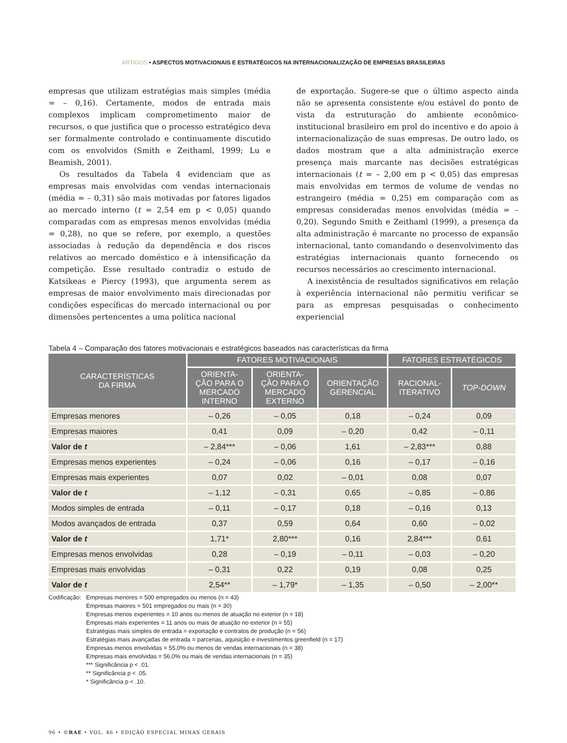ARTIGOS • ASPECTOS MOTIVACIONAIS E ESTRATÉGICOS NA INTERNACIONALIZAÇÃO DE EMPRESAS BRASILEIRAS
empresas que utilizam estratégias mais simples (média = – 0,16). Certamente, modos de entrada mais complexos implicam comprometimento maior de recursos, o que justifica que o processo estratégico deva ser formalmente controlado e continuamente discutido com os envolvidos (Smith e Zeithaml, 1999; Lu e Beamish, 2001).
Os resultados da Tabela 4 evidenciam que as empresas mais envolvidas com vendas internacionais (média = – 0,31) são mais motivadas por fatores ligados ao mercado interno (t = 2,54 em p < 0,05) quando comparadas com as empresas menos envolvidas (média = 0,28), no que se refere, por exemplo, a questões associadas à redução da dependência e dos riscos relativos ao mercado doméstico e à intensificação da competição. Esse resultado contradiz o estudo de Katsikeas e Piercy (1993), que argumenta serem as empresas de maior envolvimento mais direcionadas por condições específicas do mercado internacional ou por dimensões pertencentes a uma política nacional
de exportação. Sugere-se que o último aspecto ainda não se apresenta consistente e/ou estável do ponto de vista da estruturação do ambiente econômico-institucional brasileiro em prol do incentivo e do apoio à internacionalização de suas empresas. De outro lado, os dados mostram que a alta administração exerce presença mais marcante nas decisões estratégicas internacionais (t = – 2,00 em p < 0,05) das empresas mais envolvidas em termos de volume de vendas no estrangeiro (média = 0,25) em comparação com as empresas consideradas menos envolvidas (média = – 0,20). Segundo Smith e Zeithaml (1999), a presença da alta administração é marcante no processo de expansão internacional, tanto comandando o desenvolvimento das estratégias internacionais quanto fornecendo os recursos necessários ao crescimento internacional.
A inexistência de resultados significativos em relação à experiência internacional não permitiu verificar se para as empresas pesquisadas o conhecimento experiencial
Tabela 4 – Comparação dos fatores motivacionais e estratégicos baseados nas características da firma
| CARACTERÍSTICAS DA FIRMA | FATORES MOTIVACIONAIS | | | FATORES ESTRATÉGICOS | |
| --- | --- | --- | --- | --- | --- |
| | ORIENTA- ÇÃO PARA O MERCADO INTERNO | ORIENTA- ÇÃO PARA O MERCADO EXTERNO | ORIENTAÇÃO GERENCIAL | RACIONAL- ITERATIVO | TOP-DOWN |
| Empresas menores | – 0,26 | – 0,05 | 0,18 | – 0,24 | 0,09 |
| Empresas maiores | 0,41 | 0,09 | – 0,20 | 0,42 | – 0,11 |
| Valor de t | – 2,84*** | – 0,06 | 1,61 | – 2,83*** | 0,88 |
| Empresas menos experientes | – 0,24 | – 0,06 | 0,16 | – 0,17 | – 0,16 |
| Empresas mais experientes | 0,07 | 0,02 | – 0,01 | 0,08 | 0,07 |
| Valor de t | – 1,12 | – 0,31 | 0,65 | – 0,85 | – 0,86 |
| Modos simples de entrada | – 0,11 | – 0,17 | 0,18 | – 0,16 | 0,13 |
| Modos avançados de entrada | 0,37 | 0,59 | 0,64 | 0,60 | – 0,02 |
| Valor de t | 1,71* | 2,80*** | 0,16 | 2,84*** | 0,61 |
| Empresas menos envolvidas | 0,28 | – 0,19 | – 0,11 | – 0,03 | – 0,20 |
| Empresas mais envolvidas | – 0,31 | 0,22 | 0,19 | 0,08 | 0,25 |
| Valor de t | 2,54** | – 1,79* | – 1,35 | – 0,50 | – 2,00** |
Codificação:
Empresas menores = 500 empregados ou menos (n = 43)
Empresas maiores = 501 empregados ou mais (n = 30)
Empresas menos experientes = 10 anos ou menos de atuação no exterior (n = 18)
Empresas mais experientes = 11 anos ou mais de atuação no exterior (n = 55)
Estratégias mais simples de entrada = exportação e contratos de produção (n = 56)
Estratégias mais avançadas de entrada = parcerias, aquisição e investimentos greenfield (n = 17)
Empresas menos envolvidas = 55,0% ou menos de vendas internacionais (n = 38)
Empresas mais envolvidas = 56,0% ou mais de vendas internacionais (n = 35)
*** Significância p < .01.
** Significância p < .05.
* Significância p < .10.
96 • ©RAE • VOL. 46 • EDIÇÃO ESPECIAL MINAS GERAIS